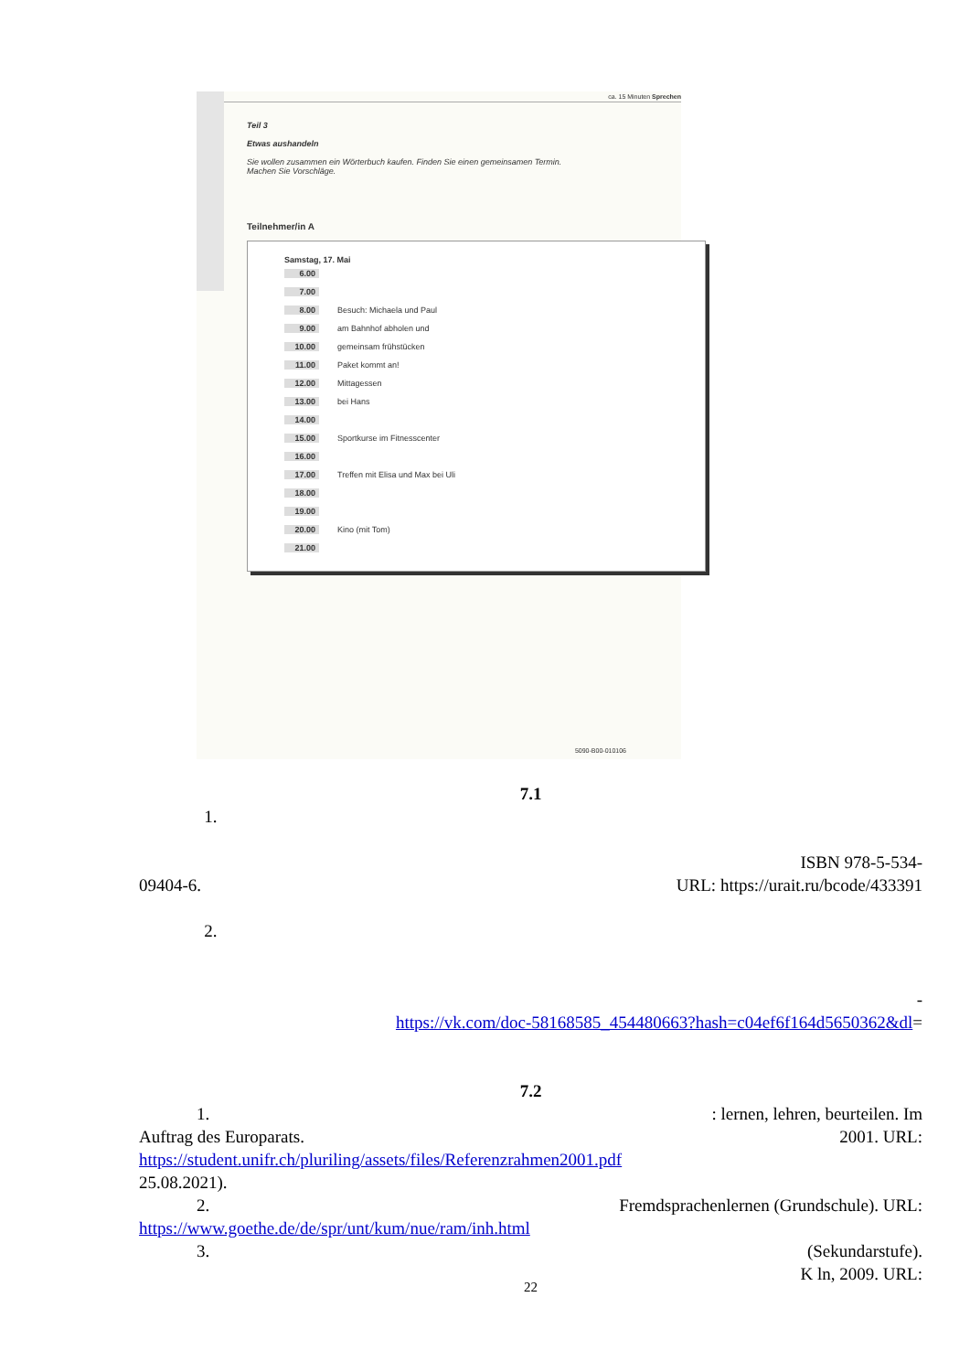ca. 15 Minuten Sprechen
Teil 3
Etwas aushandeln
Sie wollen zusammen ein Wörterbuch kaufen. Finden Sie einen gemeinsamen Termin.
Machen Sie Vorschläge.
Teilnehmer/in A
Samstag, 17. Mai
6.00
7.00
8.00 Besuch: Michaela und Paul
9.00 am Bahnhof abholen und
10.00 gemeinsam frühstücken
11.00 Paket kommt an!
12.00 Mittagessen
13.00 bei Hans
14.00
15.00 Sportkurse im Fitnesscenter
16.00
17.00 Treffen mit Elisa und Max bei Uli
18.00
19.00
20.00 Kino (mit Tom)
21.00
5090-B00-010106
7.1
1.
ISBN 978-5-534-
09404-6. URL: https://urait.ru/bcode/433391
2.
-
https://vk.com/doc-58168585_454480663?hash=c04ef6f164d5650362&dl=
7.2
1. : lernen, lehren, beurteilen. Im
Auftrag des Europarats. 2001. URL:
https://student.unifr.ch/pluriling/assets/files/Referenzrahmen2001.pdf
25.08.2021).
2. Fremdsprachenlernen (Grundschule). URL:
https://www.goethe.de/de/spr/unt/kum/nue/ram/inh.html
3. (Sekundarstufe).
K ln, 2009. URL:
22